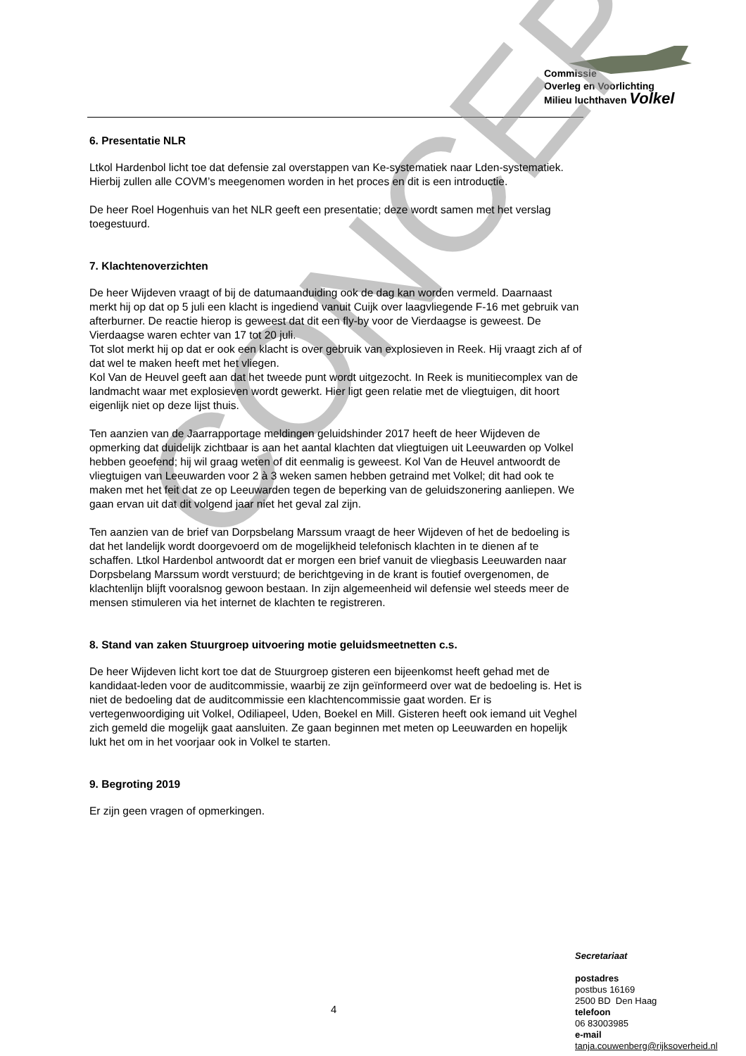Commissie
Overleg en Voorlichting
Milieu luchthaven Volkel
CONCEPT
6. Presentatie NLR
Ltkol Hardenbol licht toe dat defensie zal overstappen van Ke-systematiek naar Lden-systematiek. Hierbij zullen alle COVM’s meegenomen worden in het proces en dit is een introductie.
De heer Roel Hogenhuis van het NLR geeft een presentatie; deze wordt samen met het verslag toegestuurd.
7. Klachtenoverzichten
De heer Wijdeven vraagt of bij de datumaanduiding ook de dag kan worden vermeld. Daarnaast merkt hij op dat op 5 juli een klacht is ingediend vanuit Cuijk over laagvliegende F-16 met gebruik van afterburner. De reactie hierop is geweest dat dit een fly-by voor de Vierdaagse is geweest. De Vierdaagse waren echter van 17 tot 20 juli.
Tot slot merkt hij op dat er ook een klacht is over gebruik van explosieven in Reek. Hij vraagt zich af of dat wel te maken heeft met het vliegen.
Kol Van de Heuvel geeft aan dat het tweede punt wordt uitgezocht. In Reek is munitiecomplex van de landmacht waar met explosieven wordt gewerkt. Hier ligt geen relatie met de vliegtuigen, dit hoort eigenlijk niet op deze lijst thuis.
Ten aanzien van de Jaarrapportage meldingen geluidshinder 2017 heeft de heer Wijdeven de opmerking dat duidelijk zichtbaar is aan het aantal klachten dat vliegtuigen uit Leeuwarden op Volkel hebben geoefend; hij wil graag weten of dit eenmalig is geweest. Kol Van de Heuvel antwoordt de vliegtuigen van Leeuwarden voor 2 à 3 weken samen hebben getraind met Volkel; dit had ook te maken met het feit dat ze op Leeuwarden tegen de beperking van de geluidszonering aanliepen. We gaan ervan uit dat dit volgend jaar niet het geval zal zijn.
Ten aanzien van de brief van Dorpsbelang Marssum vraagt de heer Wijdeven of het de bedoeling is dat het landelijk wordt doorgevoerd om de mogelijkheid telefonisch klachten in te dienen af te schaffen. Ltkol Hardenbol antwoordt dat er morgen een brief vanuit de vliegbasis Leeuwarden naar Dorpsbelang Marssum wordt verstuurd; de berichtgeving in de krant is foutief overgenomen, de klachtenlijn blijft vooralsnog gewoon bestaan. In zijn algemeenheid wil defensie wel steeds meer de mensen stimuleren via het internet de klachten te registreren.
8. Stand van zaken Stuurgroep uitvoering motie geluidsmeetnetten c.s.
De heer Wijdeven licht kort toe dat de Stuurgroep gisteren een bijeenkomst heeft gehad met de kandidaat-leden voor de auditcommissie, waarbij ze zijn geïnformeerd over wat de bedoeling is. Het is niet de bedoeling dat de auditcommissie een klachtencommissie gaat worden. Er is vertegenwoordiging uit Volkel, Odiliapeel, Uden, Boekel en Mill. Gisteren heeft ook iemand uit Veghel zich gemeld die mogelijk gaat aansluiten. Ze gaan beginnen met meten op Leeuwarden en hopelijk lukt het om in het voorjaar ook in Volkel te starten.
9. Begroting 2019
Er zijn geen vragen of opmerkingen.
Secretariaat
postadres
postbus 16169
2500 BD Den Haag
telefoon
06 83003985
e-mail
tanja.couwenberg@rijksoverheid.nl
4